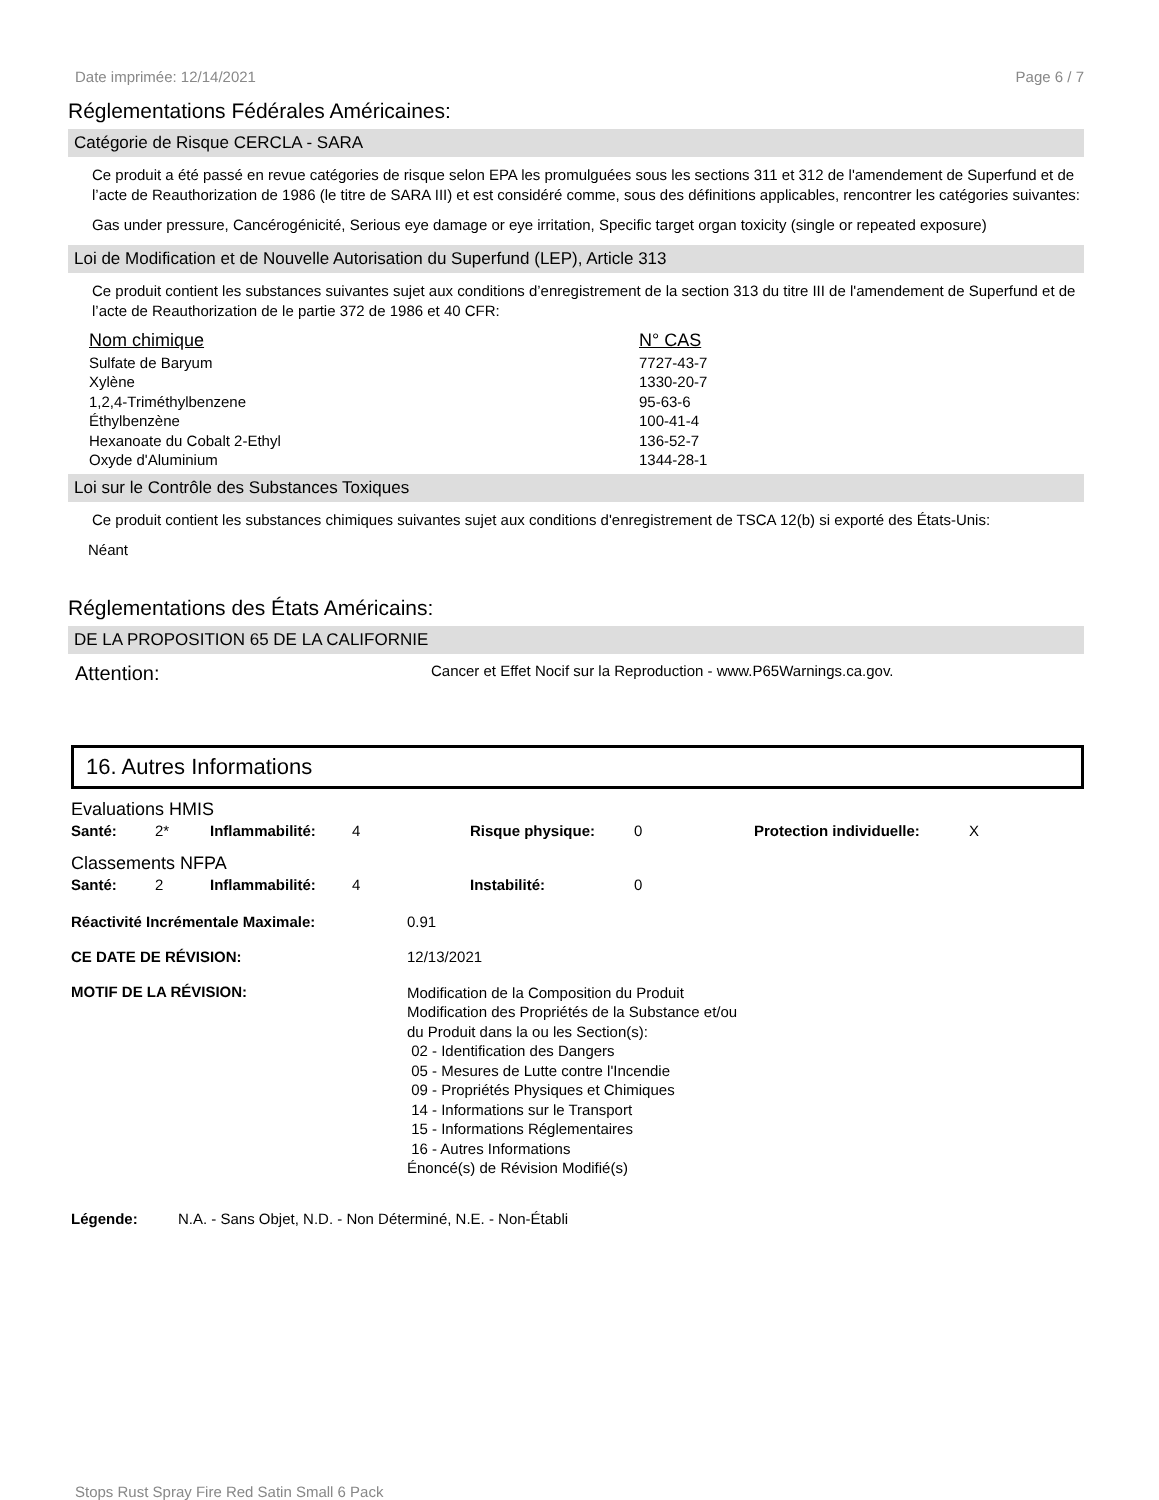Date imprimée: 12/14/2021 Page 6 / 7
Réglementations Fédérales Américaines:
Catégorie de Risque CERCLA - SARA
Ce produit a été passé en revue catégories de risque selon EPA les promulguées sous les sections 311 et 312 de l'amendement de Superfund et de l’acte de Reauthorization de 1986 (le titre de SARA III) et est considéré comme, sous des définitions applicables, rencontrer les catégories suivantes:
Gas under pressure, Cancérogénicité, Serious eye damage or eye irritation, Specific target organ toxicity (single or repeated exposure)
Loi de Modification et de Nouvelle Autorisation du Superfund (LEP), Article 313
Ce produit contient les substances suivantes sujet aux conditions d’enregistrement de la section 313 du titre III de l'amendement de Superfund et de l’acte de Reauthorization de le partie 372 de 1986 et 40 CFR:
| Nom chimique | N° CAS |
| --- | --- |
| Sulfate de Baryum | 7727-43-7 |
| Xylène | 1330-20-7 |
| 1,2,4-Triméthylbenzene | 95-63-6 |
| Éthylbenzène | 100-41-4 |
| Hexanoate du Cobalt 2-Ethyl | 136-52-7 |
| Oxyde d'Aluminium | 1344-28-1 |
Loi sur le Contrôle des Substances Toxiques
Ce produit contient les substances chimiques suivantes sujet aux conditions d'enregistrement de TSCA 12(b) si exporté des États-Unis:
Néant
Réglementations des États Américains:
DE LA PROPOSITION 65 DE LA CALIFORNIE
Attention: Cancer et Effet Nocif sur la Reproduction - www.P65Warnings.ca.gov.
16. Autres Informations
Evaluations HMIS
| Santé: | 2* | Inflammabilité: | 4 | Risque physique: | 0 | Protection individuelle: | X |
Classements NFPA
| Santé: | 2 | Inflammabilité: | 4 | Instabilité: | 0 |
| Réactivité Incrémentale Maximale: | 0.91 |
| CE DATE DE RÉVISION: | 12/13/2021 |
| MOTIF DE LA RÉVISION: | Modification de la Composition du Produit Modification des Propriétés de la Substance et/ou du Produit dans la ou les Section(s): 02 - Identification des Dangers 05 - Mesures de Lutte contre l'Incendie 09 - Propriétés Physiques et Chimiques 14 - Informations sur le Transport 15 - Informations Réglementaires 16 - Autres Informations Énoncé(s) de Révision Modifié(s) |
Légende: N.A. - Sans Objet, N.D. - Non Déterminé, N.E. - Non-Établi
Stops Rust Spray Fire Red Satin Small 6 Pack